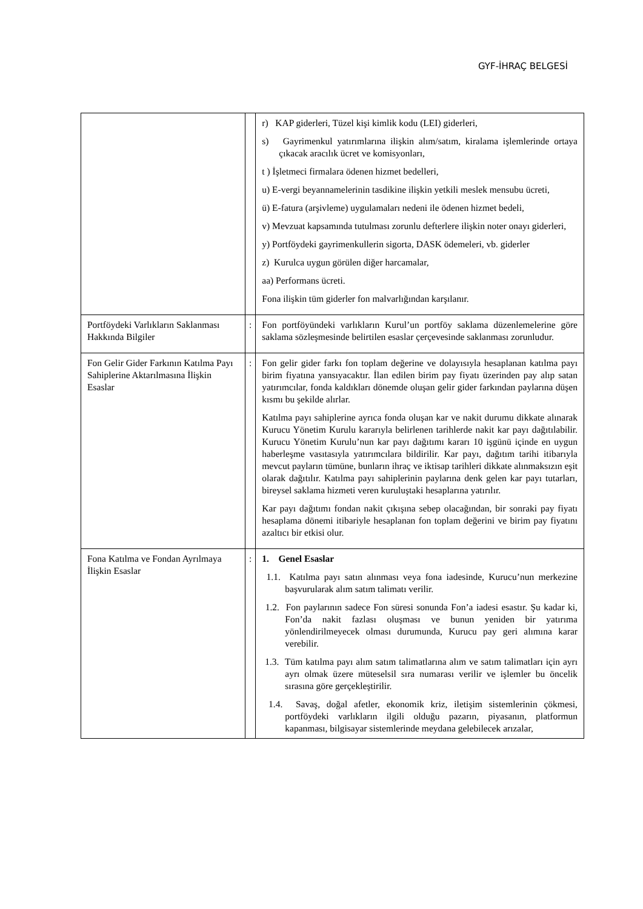GYF-İHRAÇ BELGESİ
| | | r) KAP giderleri, Tüzel kişi kimlik kodu (LEI) giderleri, s) Gayrimenkul yatırımlarına ilişkin alım/satım, kiralama işlemlerinde ortaya çıkacak aracılık ücret ve komisyonları, t ) İşletmeci firmalara ödenen hizmet bedelleri, u) E-vergi beyannamelerinin tasdikine ilişkin yetkili meslek mensubu ücreti, ü) E-fatura (arşivleme) uygulamaları nedeni ile ödenen hizmet bedeli, v) Mevzuat kapsamında tutulması zorunlu defterlere ilişkin noter onayı giderleri, y) Portföydeki gayrimenkullerin sigorta, DASK ödemeleri, vb. giderler z) Kurulca uygun görülen diğer harcamalar, aa) Performans ücreti. Fona ilişkin tüm giderler fon malvarlığından karşılanır. |
| Portföydeki Varlıkların Saklanması Hakkında Bilgiler | : | Fon portföyündeki varlıkların Kurul’un portföy saklama düzenlemelerine göre saklama sözleşmesinde belirtilen esaslar çerçevesinde saklanması zorunludur. |
| Fon Gelir Gider Farkının Katılma Payı Sahiplerine Aktarılmasına İlişkin Esaslar | : | Fon gelir gider farkı fon toplam değerine ve dolayısıyla hesaplanan katılma payı birim fiyatına yansıyacaktır. İlan edilen birim pay fiyatı üzerinden pay alıp satan yatırımcılar, fonda kaldıkları dönemde oluşan gelir gider farkından paylarına düşen kısmı bu şekilde alırlar. Katılma payı sahiplerine ayrıca fonda oluşan kar ve nakit durumu dikkate alınarak Kurucu Yönetim Kurulu kararıyla belirlenen tarihlerde nakit kar payı dağıtılabilir. Kurucu Yönetim Kurulu’nun kar payı dağıtımı kararı 10 işgünü içinde en uygun haberleşme vasıtasıyla yatırımcılara bildirilir. Kar payı, dağıtım tarihi itibarıyla mevcut payların tümüne, bunların ihraç ve iktisap tarihleri dikkate alınmaksızın eşit olarak dağıtılır. Katılma payı sahiplerinin paylarına denk gelen kar payı tutarları, bireysel saklama hizmeti veren kuruluştaki hesaplarına yatırılır. Kar payı dağıtımı fondan nakit çıkışına sebep olacağından, bir sonraki pay fiyatı hesaplama dönemi itibariyle hesaplanan fon toplam değerini ve birim pay fiyatını azaltıcı bir etkisi olur. |
| Fona Katılma ve Fondan Ayrılmaya İlişkin Esaslar | : | 1. Genel Esaslar 1.1. Katılma payı satın alınması veya fona iadesinde, Kurucu’nun merkezine başvurularak alım satım talimatı verilir. 1.2. Fon paylarının sadece Fon süresi sonunda Fon’a iadesi esastır. Şu kadar ki, Fon’da nakit fazlası oluşması ve bunun yeniden bir yatırıma yönlendirilmeyecek olması durumunda, Kurucu pay geri alımına karar verebilir. 1.3. Tüm katılma payı alım satım talimatlarına alım ve satım talimatları için ayrı ayrı olmak üzere müteselsil sıra numarası verilir ve işlemler bu öncelik sırasına göre gerçekleştirilir. 1.4. Savaş, doğal afetler, ekonomik kriz, iletişim sistemlerinin çökmesi, portföydeki varlıkların ilgili olduğu pazarın, piyasanın, platformun kapanması, bilgisayar sistemlerinde meydana gelebilecek arızalar, |